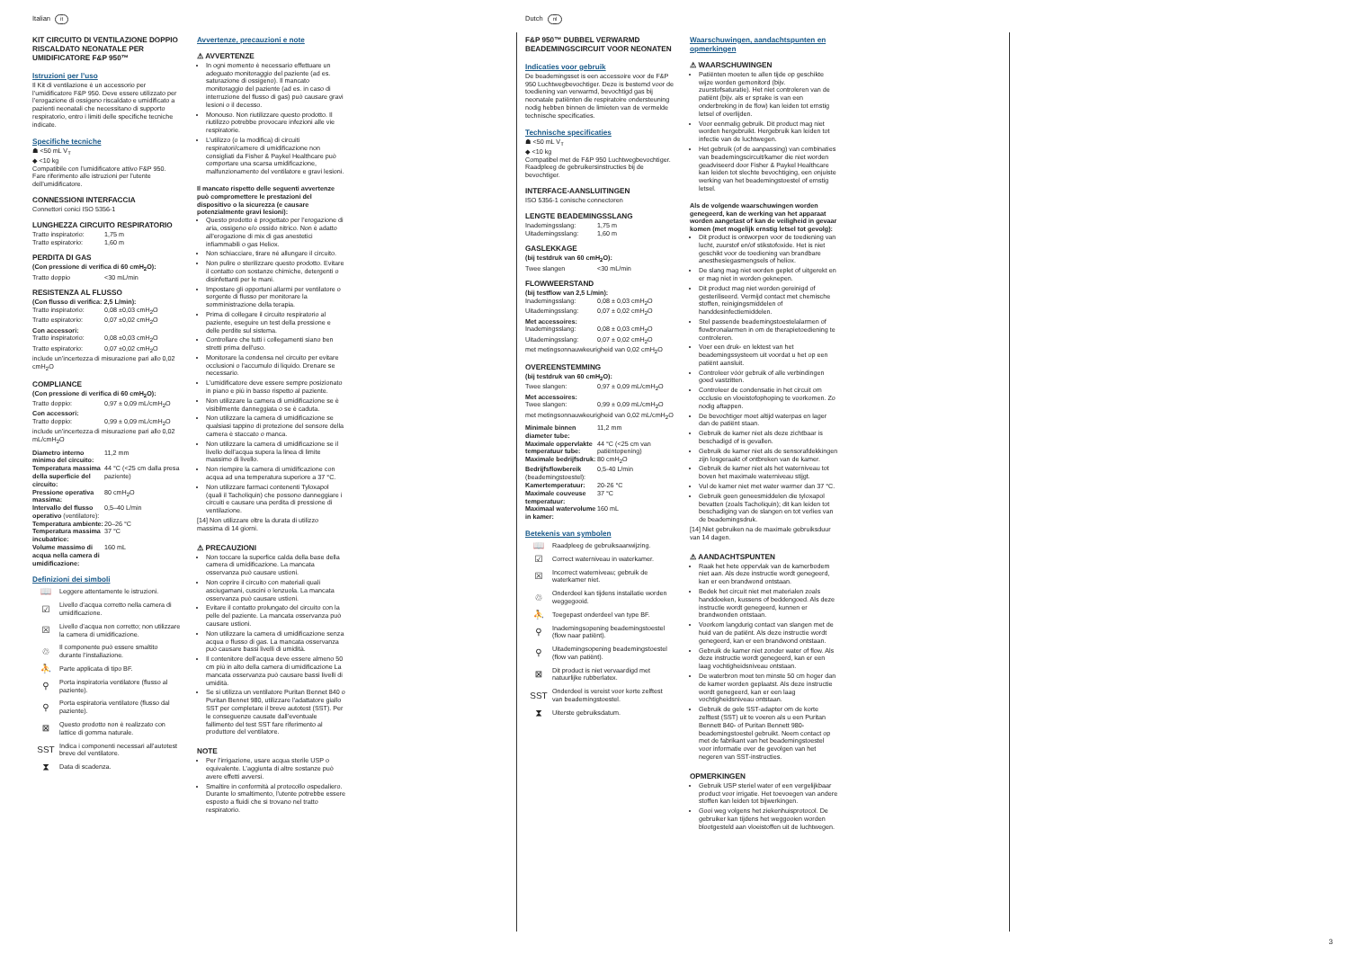Italian it
KIT CIRCUITO DI VENTILAZIONE DOPPIO RISCALDATO NEONATALE PER UMIDIFICATORE F&P 950™
Istruzioni per l’uso
Il Kit di ventilazione è un accessorio per l’umidificatore F&P 950. Deve essere utilizzato per l’erogazione di ossigeno riscaldato e umidificato a pazienti neonatali che necessitano di supporto respiratorio, entro i limiti delle specifiche tecniche indicate.
Specifiche tecniche
☗ <50 mL V<sub>T</sub>
◆ <10 kg
Compatibile con l’umidificatore attivo F&P 950. Fare riferimento alle istruzioni per l’utente dell’umidificatore.
CONNESSIONI INTERFACCIA
Connettori conici ISO 5356-1
LUNGHEZZA CIRCUITO RESPIRATORIO
| Tratto inspiratorio: | 1,75 m |
| Tratto espiratorio: | 1,60 m |
PERDITA DI GAS
(Con pressione di verifica di 60 cmH<sub>2</sub>O):
| Tratto doppio | <30 mL/min |
RESISTENZA AL FLUSSO
(Con flusso di verifica: 2,5 L/min):
| Tratto inspiratorio: | 0,08 ±0,03 cmH<sub>2</sub>O |
| Tratto espiratorio: | 0,07 ±0,02 cmH<sub>2</sub>O |
Con accessori:
| Tratto inspiratorio: | 0,08 ±0,03 cmH<sub>2</sub>O |
| Tratto espiratorio: | 0,07 ±0,02 cmH<sub>2</sub>O |
include un’incertezza di misurazione pari allo 0,02 cmH<sub>2</sub>O
COMPLIANCE
(Con pressione di verifica di 60 cmH<sub>2</sub>O):
| Tratto doppio: | 0,97 ± 0,09 mL/cmH<sub>2</sub>O |
Con accessori:
| Tratto doppio: | 0,99 ± 0,09 mL/cmH<sub>2</sub>O |
include un’incertezza di misurazione pari allo 0,02 mL/cmH<sub>2</sub>O
| Diametro interno minimo del circuito: | 11,2 mm |
| Temperatura massima della superficie del circuito: | 44 °C (<25 cm dalla presa paziente) |
| Pressione operativa massima: | 80 cmH<sub>2</sub>O |
| Intervallo del flusso operativo (ventilatore): | 0,5–40 L/min |
| Temperatura ambiente: | 20–26 °C |
| Temperatura massima incubatrice: | 37 °C |
| Volume massimo di acqua nella camera di umidificazione: | 160 mL |
Definizioni dei simboli
| 📖 | Leggere attentamente le istruzioni. |
| ☑ | Livello d’acqua corretto nella camera di umidificazione. |
| ☒ | Livello d’acqua non corretto; non utilizzare la camera di umidificazione. |
| ♲ | Il componente può essere smaltito durante l’installazione. |
| ⛹ | Parte applicata di tipo BF. |
| ⚲ | Porta inspiratoria ventilatore (flusso al paziente). |
| ⚲ | Porta espiratoria ventilatore (flusso dal paziente). |
| ⊠ | Questo prodotto non è realizzato con lattice di gomma naturale. |
| SST | Indica i componenti necessari all’autotest breve del ventilatore. |
| ⧗ | Data di scadenza. |
Avvertenze, precauzioni e note
⚠ AVVERTENZE
In ogni momento è necessario effettuare un adeguato monitoraggio del paziente (ad es. saturazione di ossigeno). Il mancato monitoraggio del paziente (ad es. in caso di interruzione del flusso di gas) può causare gravi lesioni o il decesso.
Monouso. Non riutilizzare questo prodotto. Il riutilizzo potrebbe provocare infezioni alle vie respiratorie.
L’utilizzo (o la modifica) di circuiti respiratori/camere di umidificazione non consigliati da Fisher & Paykel Healthcare può comportare una scarsa umidificazione, malfunzionamento del ventilatore e gravi lesioni.
Il mancato rispetto delle seguenti avvertenze può compromettere le prestazioni del dispositivo o la sicurezza (e causare potenzialmente gravi lesioni):
Questo prodotto è progettato per l’erogazione di aria, ossigeno e/o ossido nitrico. Non è adatto all’erogazione di mix di gas anestetici infiammabili o gas Heliox.
Non schiacciare, tirare né allungare il circuito.
Non pulire o sterilizzare questo prodotto. Evitare il contatto con sostanze chimiche, detergenti o disinfettanti per le mani.
Impostare gli opportuni allarmi per ventilatore o sorgente di flusso per monitorare la somministrazione della terapia.
Prima di collegare il circuito respiratorio al paziente, eseguire un test della pressione e delle perdite sul sistema.
Controllare che tutti i collegamenti siano ben stretti prima dell’uso.
Monitorare la condensa nel circuito per evitare occlusioni o l’accumulo di liquido. Drenare se necessario.
L’umidificatore deve essere sempre posizionato in piano e più in basso rispetto al paziente.
Non utilizzare la camera di umidificazione se è visibilmente danneggiata o se è caduta.
Non utilizzare la camera di umidificazione se qualsiasi tappino di protezione del sensore della camera è staccato o manca.
Non utilizzare la camera di umidificazione se il livello dell’acqua supera la linea di limite massimo di livello.
Non riempire la camera di umidificazione con acqua ad una temperatura superiore a 37 °C.
Non utilizzare farmaci contenenti Tyloxapol (quali il Tacholiquin) che possono danneggiare i circuiti e causare una perdita di pressione di ventilazione.
[14] Non utilizzare oltre la durata di utilizzo massima di 14 giorni.
⚠ PRECAUZIONI
Non toccare la superfice calda della base della camera di umidificazione. La mancata osservanza può causare ustioni.
Non coprire il circuito con materiali quali asciugamani, cuscini o lenzuola. La mancata osservanza può causare ustioni.
Evitare il contatto prolungato del circuito con la pelle del paziente. La mancata osservanza può causare ustioni.
Non utilizzare la camera di umidificazione senza acqua o flusso di gas. La mancata osservanza può causare bassi livelli di umidità.
Il contenitore dell’acqua deve essere almeno 50 cm più in alto della camera di umidificazione La mancata osservanza può causare bassi livelli di umidità.
Se si utilizza un ventilatore Puritan Bennet 840 o Puritan Bennet 980, utilizzare l’adattatore giallo SST per completare il breve autotest (SST). Per le conseguenze causate dall’eventuale fallimento del test SST fare riferimento al produttore del ventilatore.
NOTE
Per l’irrigazione, usare acqua sterile USP o equivalente. L’aggiunta di altre sostanze può avere effetti avversi.
Smaltire in conformità al protocollo ospedaliero. Durante lo smaltimento, l’utente potrebbe essere esposto a fluidi che si trovano nel tratto respiratorio.
Dutch nl
F&P 950™ DUBBEL VERWARMD BEADEMINGSCIRCUIT VOOR NEONATEN
Indicaties voor gebruik
De beademingsset is een accessoire voor de F&P 950 Luchtwegbevochtiger. Deze is bestemd voor de toediening van verwarmd, bevochtigd gas bij neonatale patiënten die respiratoire ondersteuning nodig hebben binnen de limieten van de vermelde technische specificaties.
Technische specificaties
☗ <50 mL V<sub>T</sub>
◆ <10 kg
Compatibel met de F&P 950 Luchtwegbevochtiger. Raadpleeg de gebruikersinstructies bij de bevochtiger.
INTERFACE-AANSLUITINGEN
ISO 5356-1 conische connectoren
LENGTE BEADEMINGSSLANG
| Inademingsslang: | 1,75 m |
| Uitademingsslang: | 1,60 m |
GASLEKKAGE
(bij testdruk van 60 cmH<sub>2</sub>O):
| Twee slangen | <30 mL/min |
FLOWWEERSTAND
(bij testflow van 2,5 L/min):
| Inademingsslang: | 0,08 ± 0,03 cmH<sub>2</sub>O |
| Uitademingsslang: | 0,07 ± 0,02 cmH<sub>2</sub>O |
Met accessoires:
| Inademingsslang: | 0,08 ± 0,03 cmH<sub>2</sub>O |
| Uitademingsslang: | 0,07 ± 0,02 cmH<sub>2</sub>O |
met metingsonnauwkeurigheid van 0,02 cmH<sub>2</sub>O
OVEREENSTEMMING
(bij testdruk van 60 cmH<sub>2</sub>O):
| Twee slangen: | 0,97 ± 0,09 mL/cmH<sub>2</sub>O |
Met accessoires:
| Twee slangen: | 0,99 ± 0,09 mL/cmH<sub>2</sub>O |
met metingsonnauwkeurigheid van 0,02 mL/cmH<sub>2</sub>O
| Minimale binnen diameter tube: | 11,2 mm |
| Maximale oppervlakte temperatuur tube: | 44 °C (<25 cm van patiëntopening) |
| Maximale bedrijfsdruk: | 80 cmH<sub>2</sub>O |
| Bedrijfsflowbereik (beademingstoestel): | 0,5-40 L/min |
| Kamertemperatuur: | 20-26 °C |
| Maximale couveuse temperatuur: | 37 °C |
| Maximaal watervolume in kamer: | 160 mL |
Betekenis van symbolen
| 📖 | Raadpleeg de gebruiksaanwijzing. |
| ☑ | Correct waterniveau in waterkamer. |
| ☒ | Incorrect waterniveau; gebruik de waterkamer niet. |
| ♲ | Onderdeel kan tijdens installatie worden weggegooid. |
| ⛹ | Toegepast onderdeel van type BF. |
| ⚲ | Inademingsopening beademingstoestel (flow naar patiënt). |
| ⚲ | Uitademingsopening beademingstoestel (flow van patiënt). |
| ⊠ | Dit product is niet vervaardigd met natuurlijke rubberlatex. |
| SST | Onderdeel is vereist voor korte zelftest van beademingstoestel. |
| ⧗ | Uiterste gebruiksdatum. |
Waarschuwingen, aandachtspunten en opmerkingen
⚠ WAARSCHUWINGEN
Patiënten moeten te allen tijde op geschikte wijze worden gemonitord (bijv. zuurstofsaturatie). Het niet controleren van de patiënt (bijv. als er sprake is van een onderbreking in de flow) kan leiden tot ernstig letsel of overlijden.
Voor eenmalig gebruik. Dit product mag niet worden hergebruikt. Hergebruik kan leiden tot infectie van de luchtwegen.
Het gebruik (of de aanpassing) van combinaties van beademingscircuit/kamer die niet worden geadviseerd door Fisher & Paykel Healthcare kan leiden tot slechte bevochtiging, een onjuiste werking van het beademingstoestel of ernstig letsel.
Als de volgende waarschuwingen worden genegeerd, kan de werking van het apparaat worden aangetast of kan de veiligheid in gevaar komen (met mogelijk ernstig letsel tot gevolg):
Dit product is ontworpen voor de toediening van lucht, zuurstof en/of stikstofoxide. Het is niet geschikt voor de toediening van brandbare anesthesiegasmengsels of heliox.
De slang mag niet worden geplet of uitgerekt en er mag niet in worden geknepen.
Dit product mag niet worden gereinigd of gesteriliseerd. Vermijd contact met chemische stoffen, reinigingsmiddelen of handdesinfectiemiddelen.
Stel passende beademingstoestelalarmen of flowbronalarmen in om de therapietoediening te controleren.
Voer een druk- en lektest van het beademingssysteem uit voordat u het op een patiënt aansluit.
Controleer vóór gebruik of alle verbindingen goed vastzitten.
Controleer de condensatie in het circuit om occlusie en vloeistofophoping te voorkomen. Zo nodig aftappen.
De bevochtiger moet altijd waterpas en lager dan de patiënt staan.
Gebruik de kamer niet als deze zichtbaar is beschadigd of is gevallen.
Gebruik de kamer niet als de sensorafdekkingen zijn losgeraakt of ontbreken van de kamer.
Gebruik de kamer niet als het waterniveau tot boven het maximale waterniveau stijgt.
Vul de kamer niet met water warmer dan 37 °C.
Gebruik geen geneesmiddelen die tyloxapol bevatten (zoals Tacholiquin); dit kan leiden tot beschadiging van de slangen en tot verlies van de beademingsdruk.
[14] Niet gebruiken na de maximale gebruiksduur van 14 dagen.
⚠ AANDACHTSPUNTEN
Raak het hete oppervlak van de kamerbodem niet aan. Als deze instructie wordt genegeerd, kan er een brandwond ontstaan.
Bedek het circuit niet met materialen zoals handdoeken, kussens of beddengoed. Als deze instructie wordt genegeerd, kunnen er brandwonden ontstaan.
Voorkom langdurig contact van slangen met de huid van de patiënt. Als deze instructie wordt genegeerd, kan er een brandwond ontstaan.
Gebruik de kamer niet zonder water of flow. Als deze instructie wordt genegeerd, kan er een laag vochtigheidsniveau ontstaan.
De waterbron moet ten minste 50 cm hoger dan de kamer worden geplaatst. Als deze instructie wordt genegeerd, kan er een laag vochtigheidsniveau ontstaan.
Gebruik de gele SST-adapter om de korte zelftest (SST) uit te voeren als u een Puritan Bennett 840- of Puritan Bennett 980-beademingstoestel gebruikt. Neem contact op met de fabrikant van het beademingstoestel voor informatie over de gevolgen van het negeren van SST-instructies.
OPMERKINGEN
Gebruik USP steriel water of een vergelijkbaar product voor irrigatie. Het toevoegen van andere stoffen kan leiden tot bijwerkingen.
Gooi weg volgens het ziekenhuisprotocol. De gebruiker kan tijdens het weggooien worden blootgesteld aan vloeistoffen uit de luchtwegen.
3